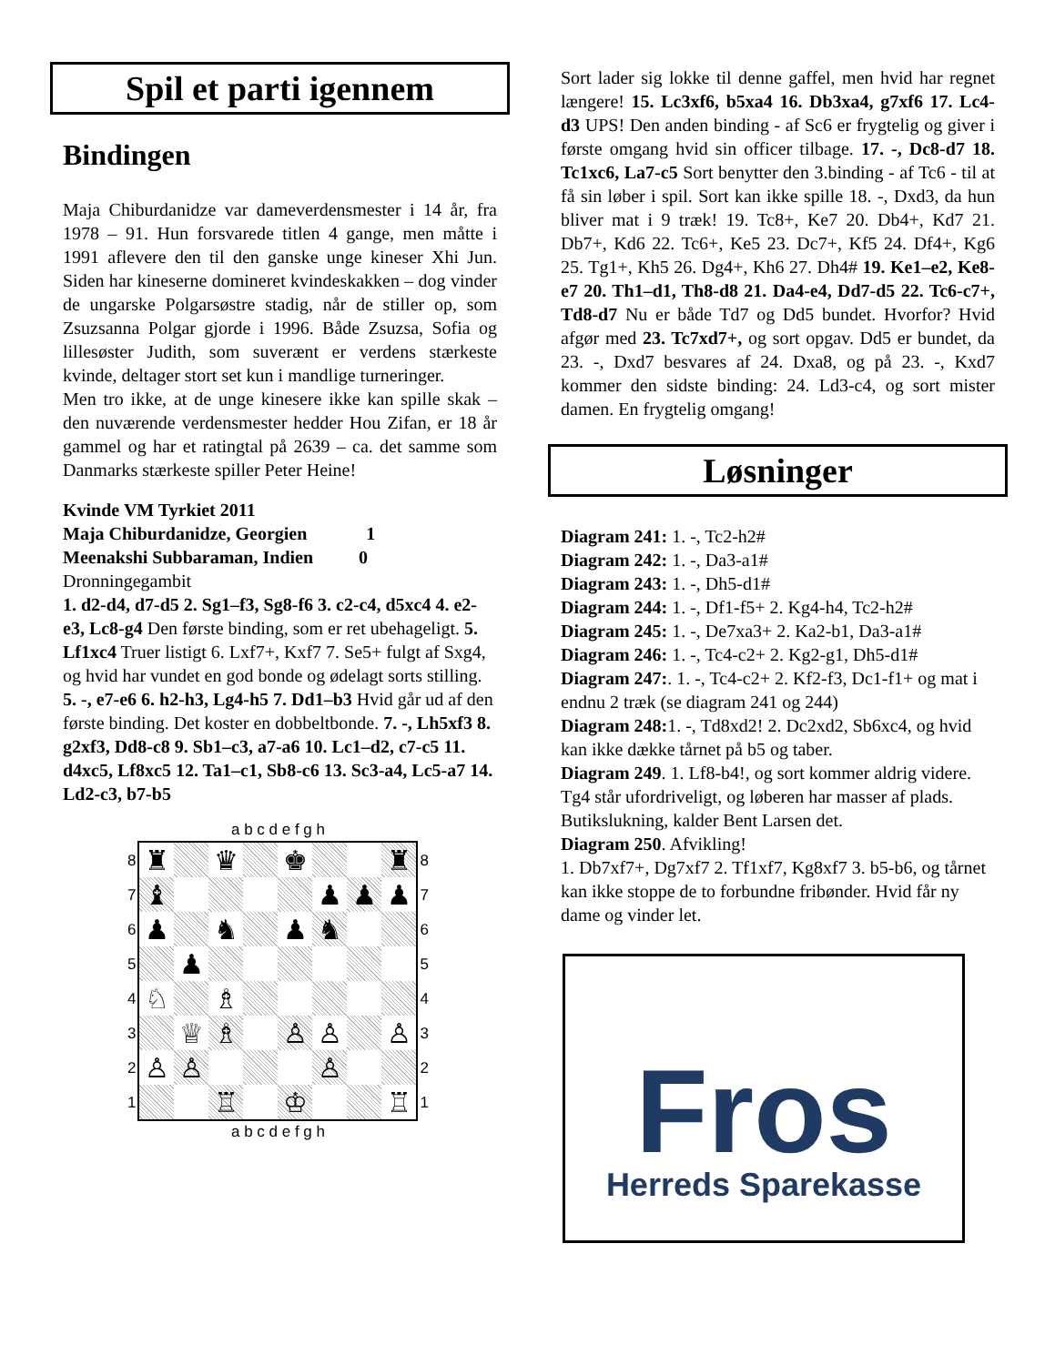Spil et parti igennem
Bindingen
Maja Chiburdanidze var dameverdensmester i 14 år, fra 1978 – 91. Hun forsvarede titlen 4 gange, men måtte i 1991 aflevere den til den ganske unge kineser Xhi Jun. Siden har kineserne domineret kvindeskakken – dog vinder de ungarske Polgarsøstre stadig, når de stiller op, som Zsuzsanna Polgar gjorde i 1996. Både Zsuzsa, Sofia og lillesøster Judith, som suverænt er verdens stærkeste kvinde, deltager stort set kun i mandlige turneringer.
Men tro ikke, at de unge kinesere ikke kan spille skak – den nuværende verdensmester hedder Hou Zifan, er 18 år gammel og har et ratingtal på 2639 – ca. det samme som Danmarks stærkeste spiller Peter Heine!
Kvinde VM Tyrkiet 2011
Maja Chiburdanidze, Georgien 1
Meenakshi Subbaraman, Indien 0
Dronningegambit
1. d2-d4, d7-d5 2. Sg1–f3, Sg8-f6 3. c2-c4, d5xc4 4. e2-e3, Lc8-g4 Den første binding, som er ret ubehageligt. 5. Lf1xc4 Truer listigt 6. Lxf7+, Kxf7 7. Se5+ fulgt af Sxg4, og hvid har vundet en god bonde og ødelagt sorts stilling. 5. -, e7-e6 6. h2-h3, Lg4-h5 7. Dd1–b3 Hvid går ud af den første binding. Det koster en dobbeltbonde. 7. -, Lh5xf3 8. g2xf3, Dd8-c8 9. Sb1–c3, a7-a6 10. Lc1–d2, c7-c5 11. d4xc5, Lf8xc5 12. Ta1–c1, Sb8-c6 13. Sc3-a4, Lc5-a7 14. Ld2-c3, b7-b5
| | a b c d e f g h | |
| 8 7 6 5 4 3 2 1 | / ♜ / / ♛ / / ♚ / / / ♜ / / ♝ / / / / / ♟ / ♟ / ♟ / / ♟ / / ♞ / / ♟ / ♞ / / / / / ♟ / / / / / / / / ♘ / / ♗ / / / / / / / / ♕ / ♗ / / ♙ / ♙ / / ♙ / / ♙ / ♙ / / / / ♙ / / / / / / ♖ / / ♔ / / / ♖ / | 8 7 6 5 4 3 2 1 |
| | a b c d e f g h | |
Sort lader sig lokke til denne gaffel, men hvid har regnet længere! 15. Lc3xf6, b5xa4 16. Db3xa4, g7xf6 17. Lc4-d3 UPS! Den anden binding - af Sc6 er frygtelig og giver i første omgang hvid sin officer tilbage. 17. -, Dc8-d7 18. Tc1xc6, La7-c5 Sort benytter den 3.binding - af Tc6 - til at få sin løber i spil. Sort kan ikke spille 18. -, Dxd3, da hun bliver mat i 9 træk! 19. Tc8+, Ke7 20. Db4+, Kd7 21. Db7+, Kd6 22. Tc6+, Ke5 23. Dc7+, Kf5 24. Df4+, Kg6 25. Tg1+, Kh5 26. Dg4+, Kh6 27. Dh4# 19. Ke1–e2, Ke8-e7 20. Th1–d1, Th8-d8 21. Da4-e4, Dd7-d5 22. Tc6-c7+, Td8-d7 Nu er både Td7 og Dd5 bundet. Hvorfor? Hvid afgør med 23. Tc7xd7+, og sort opgav. Dd5 er bundet, da 23. -, Dxd7 besvares af 24. Dxa8, og på 23. -, Kxd7 kommer den sidste binding: 24. Ld3-c4, og sort mister damen. En frygtelig omgang!
Løsninger
Diagram 241: 1. -, Tc2-h2#
Diagram 242: 1. -, Da3-a1#
Diagram 243: 1. -, Dh5-d1#
Diagram 244: 1. -, Df1-f5+ 2. Kg4-h4, Tc2-h2#
Diagram 245: 1. -, De7xa3+ 2. Ka2-b1, Da3-a1#
Diagram 246: 1. -, Tc4-c2+ 2. Kg2-g1, Dh5-d1#
Diagram 247:. 1. -, Tc4-c2+ 2. Kf2-f3, Dc1-f1+ og mat i endnu 2 træk (se diagram 241 og 244)
Diagram 248: 1. -, Td8xd2! 2. Dc2xd2, Sb6xc4, og hvid kan ikke dække tårnet på b5 og taber.
Diagram 249. 1. Lf8-b4!, og sort kommer aldrig videre. Tg4 står ufordriveligt, og løberen har masser af plads. Butikslukning, kalder Bent Larsen det.
Diagram 250. Afvikling!
1. Db7xf7+, Dg7xf7 2. Tf1xf7, Kg8xf7 3. b5-b6, og tårnet kan ikke stoppe de to forbundne fribønder. Hvid får ny dame og vinder let.
Fros
Herreds Sparekasse